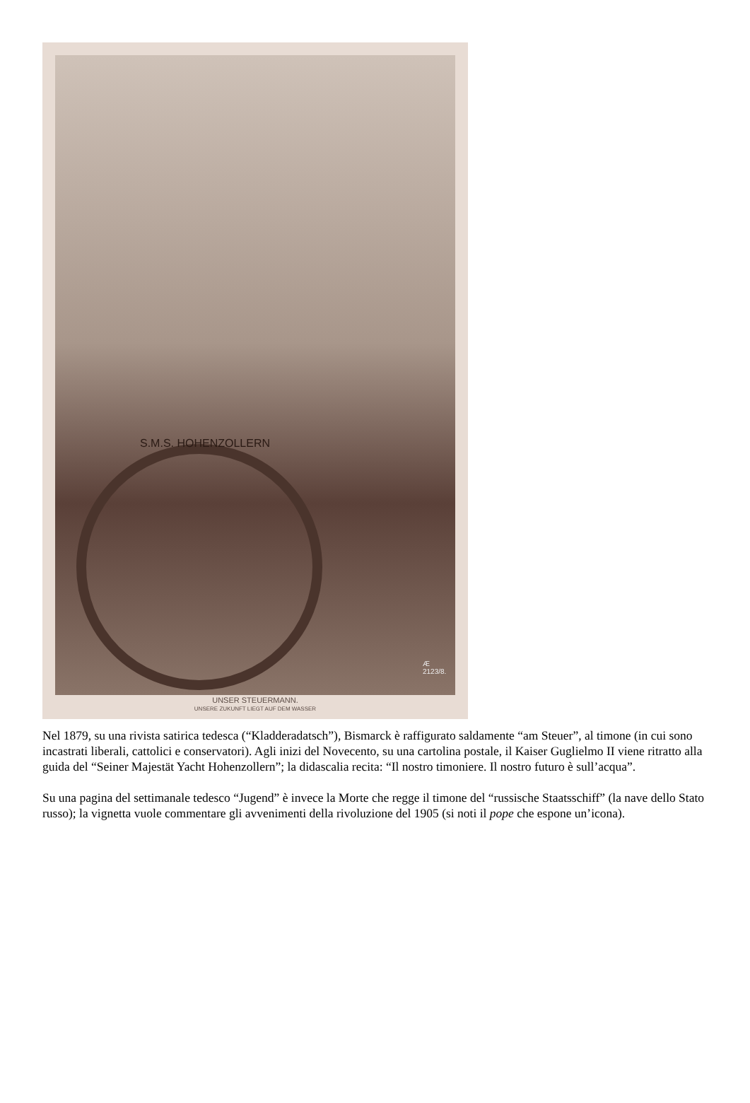S.M.S. HOHENZOLLERN
Æ
2123/8.
UNSER STEUERMANN.
UNSERE ZUKUNFT LIEGT AUF DEM WASSER
Nel 1879, su una rivista satirica tedesca (“Kladderadatsch”), Bismarck è raffigurato saldamente “am Steuer”, al timone (in cui sono incastrati liberali, cattolici e conservatori). Agli inizi del Novecento, su una cartolina postale, il Kaiser Guglielmo II viene ritratto alla guida del “Seiner Majestät Yacht Hohenzollern”; la didascalia recita: “Il nostro timoniere. Il nostro futuro è sull’acqua”.
Su una pagina del settimanale tedesco “Jugend” è invece la Morte che regge il timone del “russische Staatsschiff” (la nave dello Stato russo); la vignetta vuole commentare gli avvenimenti della rivoluzione del 1905 (si noti il pope che espone un’icona).